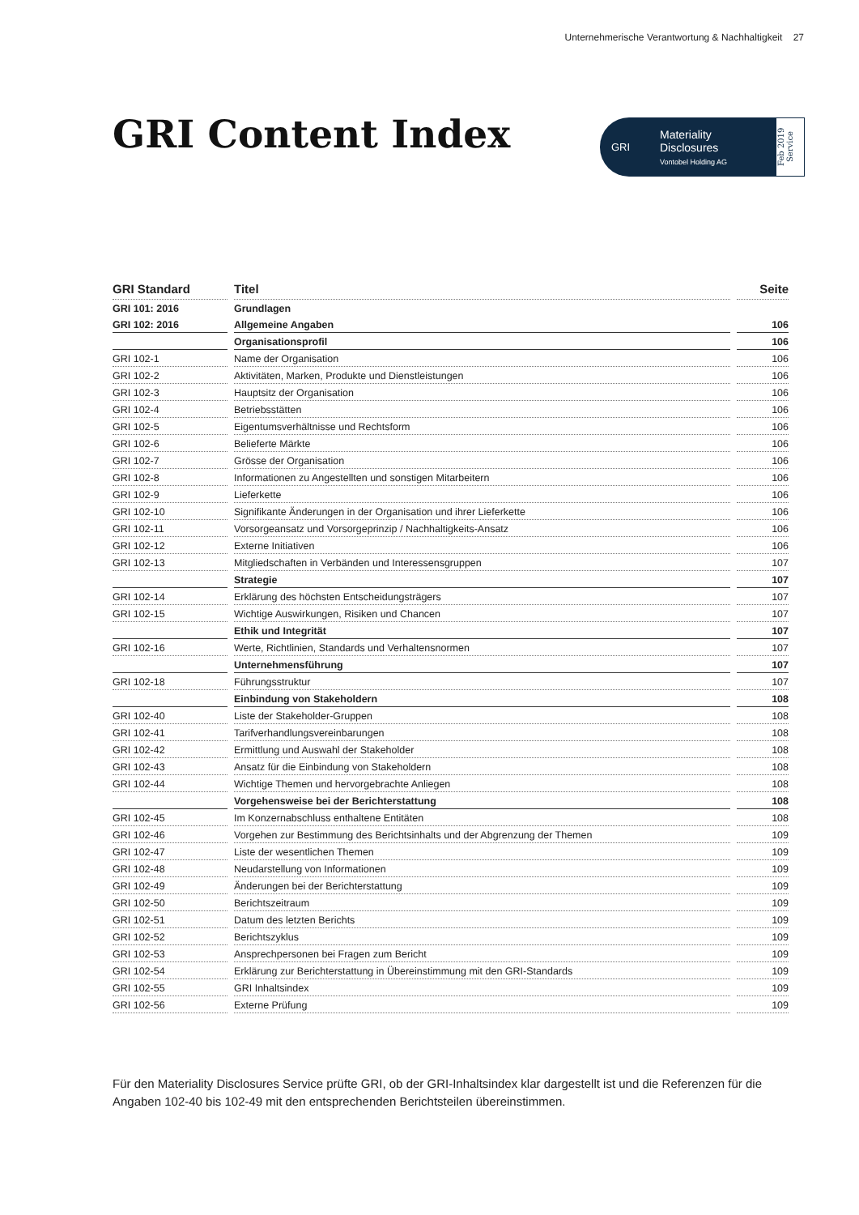Unternehmerische Verantwortung & Nachhaltigkeit 27
GRI Content Index
GRI
Materiality
Disclosures
Vontobel Holding AG
Feb 2019 Service
| GRI Standard | Titel | Seite |
| --- | --- | --- |
| GRI 101: 2016 | Grundlagen | |
| GRI 102: 2016 | Allgemeine Angaben | 106 |
| | Organisationsprofil | 106 |
| GRI 102-1 | Name der Organisation | 106 |
| GRI 102-2 | Aktivitäten, Marken, Produkte und Dienstleistungen | 106 |
| GRI 102-3 | Hauptsitz der Organisation | 106 |
| GRI 102-4 | Betriebsstätten | 106 |
| GRI 102-5 | Eigentumsverhältnisse und Rechtsform | 106 |
| GRI 102-6 | Belieferte Märkte | 106 |
| GRI 102-7 | Grösse der Organisation | 106 |
| GRI 102-8 | Informationen zu Angestellten und sonstigen Mitarbeitern | 106 |
| GRI 102-9 | Lieferkette | 106 |
| GRI 102-10 | Signifikante Änderungen in der Organisation und ihrer Lieferkette | 106 |
| GRI 102-11 | Vorsorgeansatz und Vorsorgeprinzip / Nachhaltigkeits-Ansatz | 106 |
| GRI 102-12 | Externe Initiativen | 106 |
| GRI 102-13 | Mitgliedschaften in Verbänden und Interessensgruppen | 107 |
| | Strategie | 107 |
| GRI 102-14 | Erklärung des höchsten Entscheidungsträgers | 107 |
| GRI 102-15 | Wichtige Auswirkungen, Risiken und Chancen | 107 |
| | Ethik und Integrität | 107 |
| GRI 102-16 | Werte, Richtlinien, Standards und Verhaltensnormen | 107 |
| | Unternehmensführung | 107 |
| GRI 102-18 | Führungsstruktur | 107 |
| | Einbindung von Stakeholdern | 108 |
| GRI 102-40 | Liste der Stakeholder-Gruppen | 108 |
| GRI 102-41 | Tarifverhandlungsvereinbarungen | 108 |
| GRI 102-42 | Ermittlung und Auswahl der Stakeholder | 108 |
| GRI 102-43 | Ansatz für die Einbindung von Stakeholdern | 108 |
| GRI 102-44 | Wichtige Themen und hervorgebrachte Anliegen | 108 |
| | Vorgehensweise bei der Berichterstattung | 108 |
| GRI 102-45 | Im Konzernabschluss enthaltene Entitäten | 108 |
| GRI 102-46 | Vorgehen zur Bestimmung des Berichtsinhalts und der Abgrenzung der Themen | 109 |
| GRI 102-47 | Liste der wesentlichen Themen | 109 |
| GRI 102-48 | Neudarstellung von Informationen | 109 |
| GRI 102-49 | Änderungen bei der Berichterstattung | 109 |
| GRI 102-50 | Berichtszeitraum | 109 |
| GRI 102-51 | Datum des letzten Berichts | 109 |
| GRI 102-52 | Berichtszyklus | 109 |
| GRI 102-53 | Ansprechpersonen bei Fragen zum Bericht | 109 |
| GRI 102-54 | Erklärung zur Berichterstattung in Übereinstimmung mit den GRI-Standards | 109 |
| GRI 102-55 | GRI Inhaltsindex | 109 |
| GRI 102-56 | Externe Prüfung | 109 |
Für den Materiality Disclosures Service prüfte GRI, ob der GRI-Inhaltsindex klar dargestellt ist und die Referenzen für die Angaben 102-40 bis 102-49 mit den entsprechenden Berichtsteilen übereinstimmen.